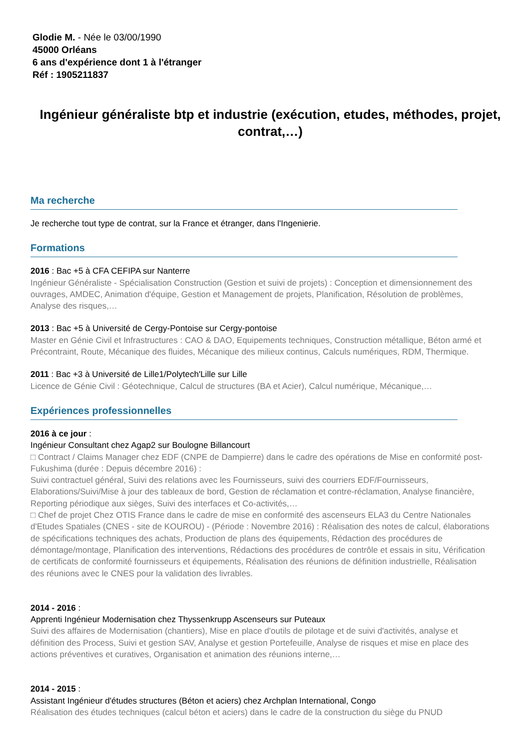Glodie M. - Née le 03/00/1990
45000 Orléans
6 ans d'expérience dont 1 à l'étranger
Réf : 1905211837
Ingénieur généraliste btp et industrie (exécution, etudes, méthodes, projet, contrat,…)
Ma recherche
Je recherche tout type de contrat, sur la France et étranger, dans l'Ingenierie.
Formations
2016 : Bac +5 à CFA CEFIPA sur Nanterre
Ingénieur Généraliste - Spécialisation Construction (Gestion et suivi de projets) : Conception et dimensionnement des ouvrages, AMDEC, Animation d'équipe, Gestion et Management de projets, Planification, Résolution de problèmes, Analyse des risques,…
2013 : Bac +5 à Université de Cergy-Pontoise sur Cergy-pontoise
Master en Génie Civil et Infrastructures : CAO & DAO, Equipements techniques, Construction métallique, Béton armé et Précontraint, Route, Mécanique des fluides, Mécanique des milieux continus, Calculs numériques, RDM, Thermique.
2011 : Bac +3 à Université de Lille1/Polytech'Lille sur Lille
Licence de Génie Civil : Géotechnique, Calcul de structures (BA et Acier), Calcul numérique, Mécanique,…
Expériences professionnelles
2016 à ce jour :
Ingénieur Consultant chez Agap2 sur Boulogne Billancourt
□ Contract / Claims Manager chez EDF (CNPE de Dampierre) dans le cadre des opérations de Mise en conformité post-Fukushima (durée : Depuis décembre 2016) :
Suivi contractuel général, Suivi des relations avec les Fournisseurs, suivi des courriers EDF/Fournisseurs, Elaborations/Suivi/Mise à jour des tableaux de bord, Gestion de réclamation et contre-réclamation, Analyse financière, Reporting périodique aux sièges, Suivi des interfaces et Co-activités,…
□ Chef de projet Chez OTIS France dans le cadre de mise en conformité des ascenseurs ELA3 du Centre Nationales d'Etudes Spatiales (CNES - site de KOUROU) - (Période : Novembre 2016) : Réalisation des notes de calcul, élaborations de spécifications techniques des achats, Production de plans des équipements, Rédaction des procédures de démontage/montage, Planification des interventions, Rédactions des procédures de contrôle et essais in situ, Vérification de certificats de conformité fournisseurs et équipements, Réalisation des réunions de définition industrielle, Réalisation des réunions avec le CNES pour la validation des livrables.
2014 - 2016 :
Apprenti Ingénieur Modernisation chez Thyssenkrupp Ascenseurs sur Puteaux
Suivi des affaires de Modernisation (chantiers), Mise en place d'outils de pilotage et de suivi d'activités, analyse et définition des Process, Suivi et gestion SAV, Analyse et gestion Portefeuille, Analyse de risques et mise en place des actions préventives et curatives, Organisation et animation des réunions interne,…
2014 - 2015 :
Assistant Ingénieur d'études structures (Béton et aciers) chez Archplan International, Congo
Réalisation des études techniques (calcul béton et aciers) dans le cadre de la construction du siège du PNUD